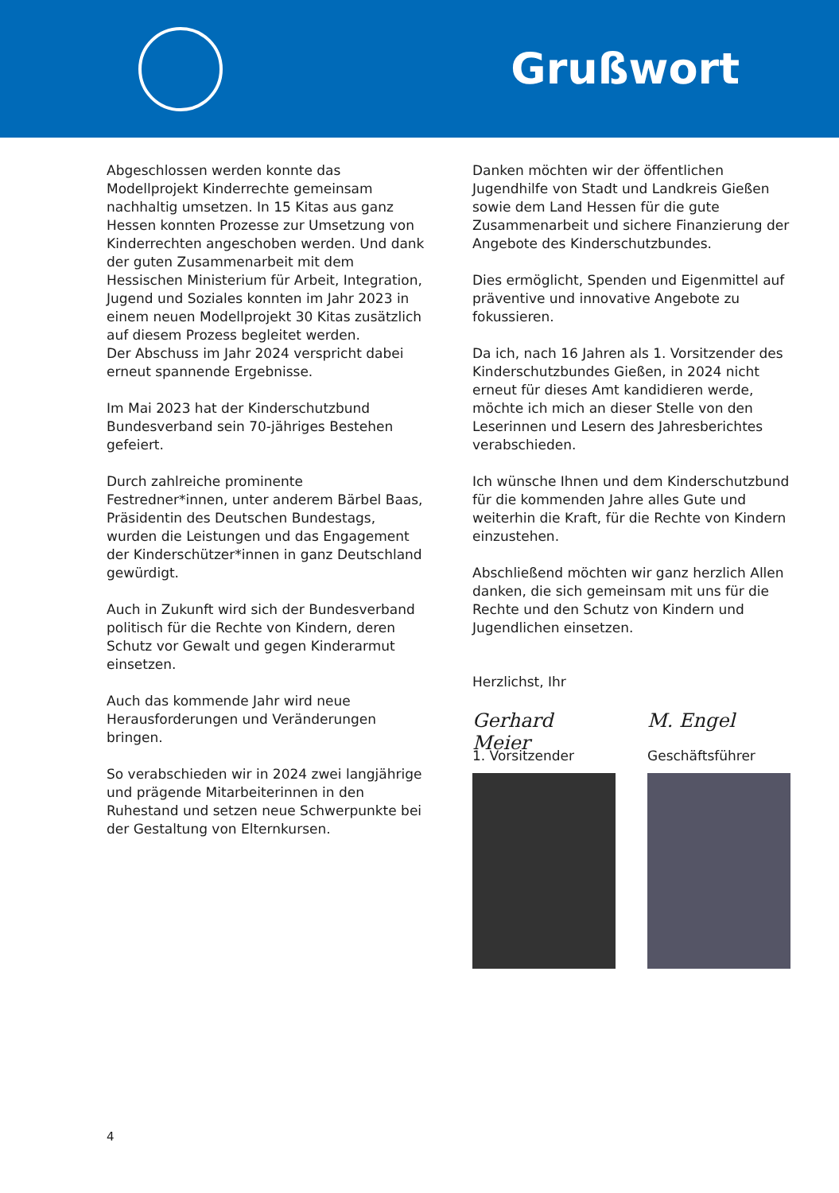Grußwort
Abgeschlossen werden konnte das Modellprojekt Kinderrechte gemeinsam nachhaltig umsetzen. In 15 Kitas aus ganz Hessen konnten Prozesse zur Umsetzung von Kinderrechten angeschoben werden. Und dank der guten Zusammenarbeit mit dem Hessischen Ministerium für Arbeit, Integration, Jugend und Soziales konnten im Jahr 2023 in einem neuen Modellprojekt 30 Kitas zusätzlich auf diesem Prozess begleitet werden.
Der Abschuss im Jahr 2024 verspricht dabei erneut spannende Ergebnisse.
Im Mai 2023 hat der Kinderschutzbund Bundesverband sein 70-jähriges Bestehen gefeiert.
Durch zahlreiche prominente Festredner*innen, unter anderem Bärbel Baas, Präsidentin des Deutschen Bundestags, wurden die Leistungen und das Engagement der Kinderschützer*innen in ganz Deutschland gewürdigt.
Auch in Zukunft wird sich der Bundesverband politisch für die Rechte von Kindern, deren Schutz vor Gewalt und gegen Kinderarmut einsetzen.
Auch das kommende Jahr wird neue Herausforderungen und Veränderungen bringen.
So verabschieden wir in 2024 zwei langjährige und prägende Mitarbeiterinnen in den Ruhestand und setzen neue Schwerpunkte bei der Gestaltung von Elternkursen.
Danken möchten wir der öffentlichen Jugendhilfe von Stadt und Landkreis Gießen sowie dem Land Hessen für die gute Zusammenarbeit und sichere Finanzierung der Angebote des Kinderschutzbundes.
Dies ermöglicht, Spenden und Eigenmittel auf präventive und innovative Angebote zu fokussieren.
Da ich, nach 16 Jahren als 1. Vorsitzender des Kinderschutzbundes Gießen, in 2024 nicht erneut für dieses Amt kandidieren werde, möchte ich mich an dieser Stelle von den Leserinnen und Lesern des Jahresberichtes verabschieden.
Ich wünsche Ihnen und dem Kinderschutzbund für die kommenden Jahre alles Gute und weiterhin die Kraft, für die Rechte von Kindern einzustehen.
Abschließend möchten wir ganz herzlich Allen danken, die sich gemeinsam mit uns für die Rechte und den Schutz von Kindern und Jugendlichen einsetzen.
Herzlichst, Ihr
Gerhard Meier
1. Vorsitzender
M. Engel
Geschäftsführer
4